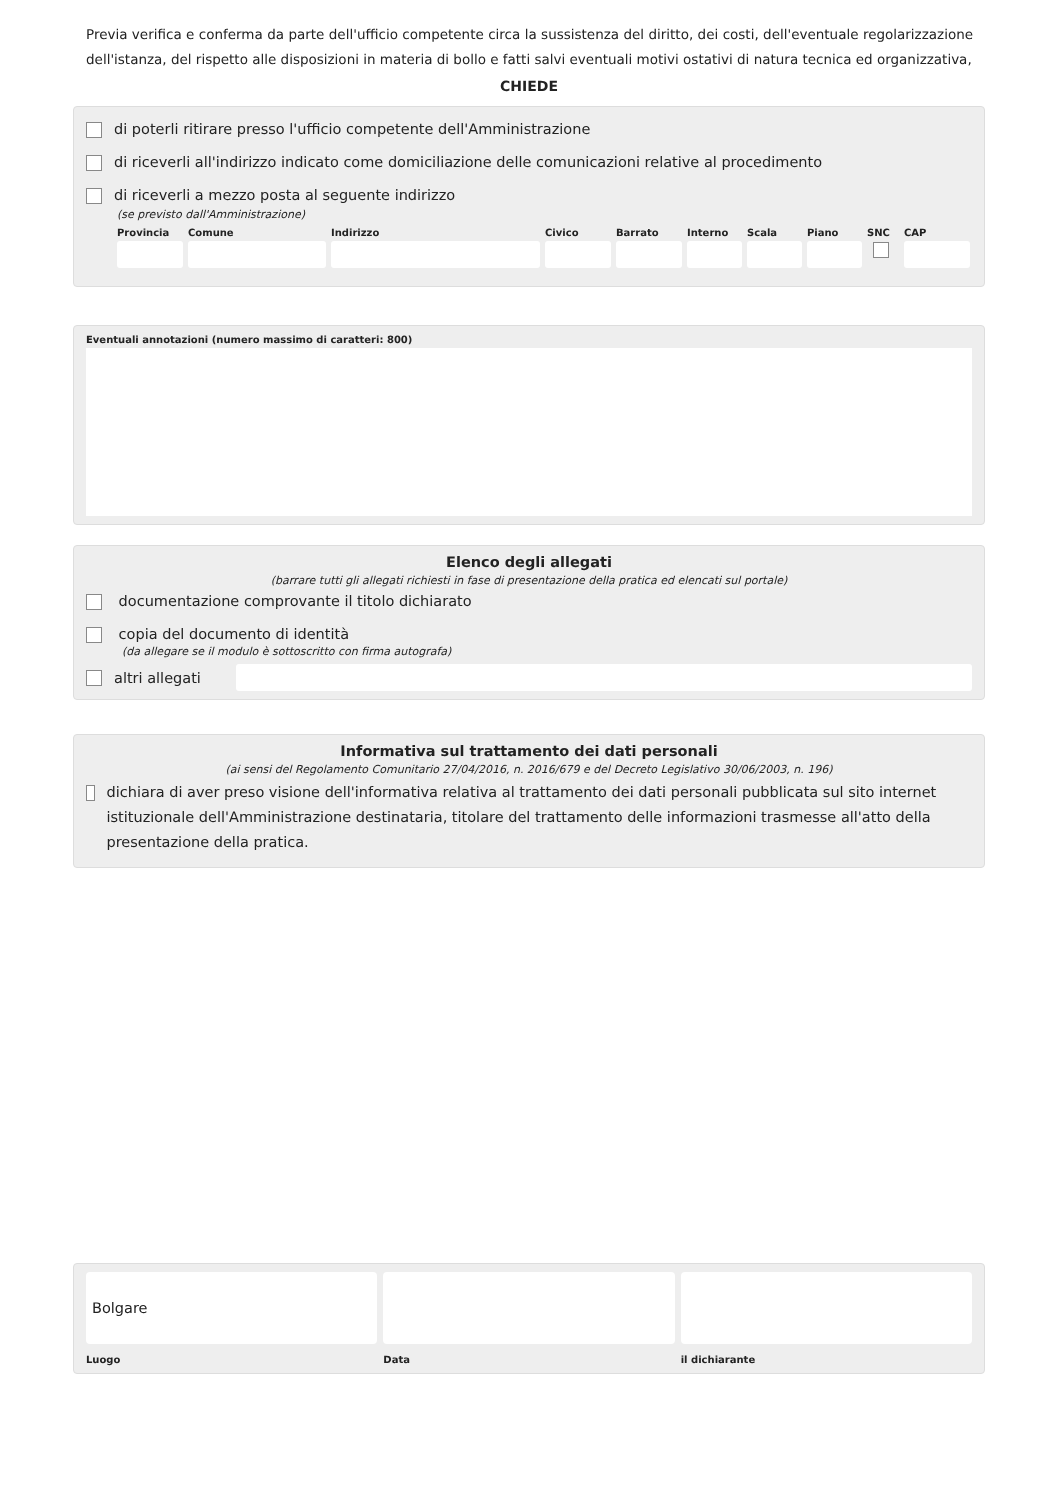Previa verifica e conferma da parte dell'ufficio competente circa la sussistenza del diritto, dei costi, dell'eventuale regolarizzazione dell'istanza, del rispetto alle disposizioni in materia di bollo e fatti salvi eventuali motivi ostativi di natura tecnica ed organizzativa,
CHIEDE
di poterli ritirare presso l'ufficio competente dell'Amministrazione
di riceverli all'indirizzo indicato come domiciliazione delle comunicazioni relative al procedimento
di riceverli a mezzo posta al seguente indirizzo
(se previsto dall'Amministrazione)
Provincia
Comune Indirizzo Civico Barrato
Interno
Scala Piano SNC CAP
Eventuali annotazioni (numero massimo di caratteri: 800)
Elenco degli allegati
(barrare tutti gli allegati richiesti in fase di presentazione della pratica ed elencati sul portale)
documentazione comprovante il titolo dichiarato
copia del documento di identità
(da allegare se il modulo è sottoscritto con firma autografa)
altri allegati
Informativa sul trattamento dei dati personali
(ai sensi del Regolamento Comunitario 27/04/2016, n. 2016/679 e del Decreto Legislativo 30/06/2003, n. 196)
dichiara di aver preso visione dell'informativa relativa al trattamento dei dati personali pubblicata sul sito internet istituzionale dell'Amministrazione destinataria, titolare del trattamento delle informazioni trasmesse all'atto della presentazione della pratica.
Bolgare
Luogo
Data il dichiarante